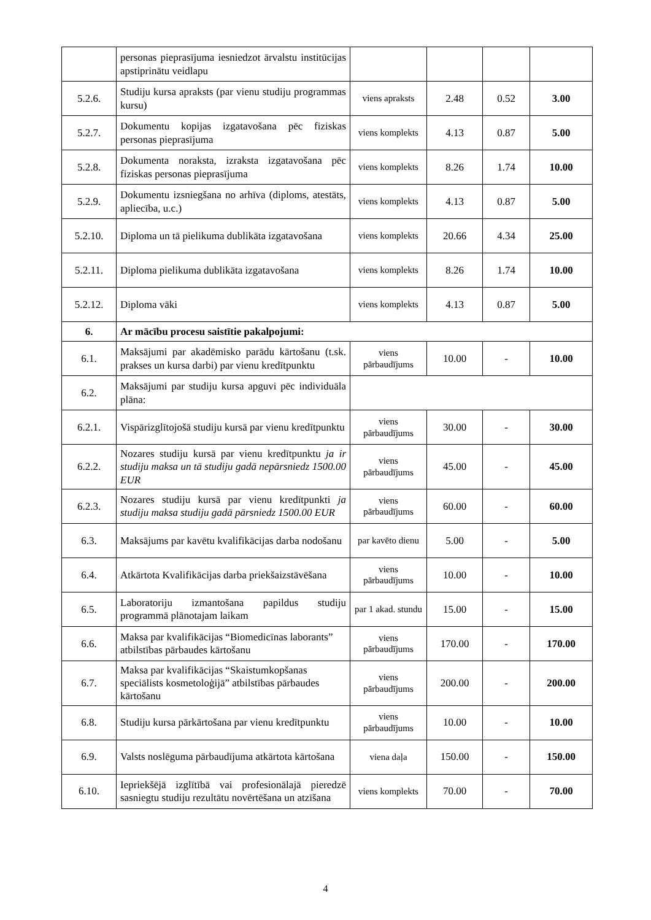| | personas pieprasījuma iesniedzot ārvalstu institūcijas apstiprinātu veidlapu | | | | |
| 5.2.6. | Studiju kursa apraksts (par vienu studiju programmas kursu) | viens apraksts | 2.48 | 0.52 | 3.00 |
| 5.2.7. | Dokumentu kopijas izgatavošana pēc fiziskas personas pieprasījuma | viens komplekts | 4.13 | 0.87 | 5.00 |
| 5.2.8. | Dokumenta noraksta, izraksta izgatavošana pēc fiziskas personas pieprasījuma | viens komplekts | 8.26 | 1.74 | 10.00 |
| 5.2.9. | Dokumentu izsniegšana no arhīva (diploms, atestāts, apliecība, u.c.) | viens komplekts | 4.13 | 0.87 | 5.00 |
| 5.2.10. | Diploma un tā pielikuma dublikāta izgatavošana | viens komplekts | 20.66 | 4.34 | 25.00 |
| 5.2.11. | Diploma pielikuma dublikāta izgatavošana | viens komplekts | 8.26 | 1.74 | 10.00 |
| 5.2.12. | Diploma vāki | viens komplekts | 4.13 | 0.87 | 5.00 |
| 6. | Ar mācību procesu saistītie pakalpojumi: | | | | |
| 6.1. | Maksājumi par akadēmisko parādu kārtošanu (t.sk. prakses un kursa darbi) par vienu kredītpunktu | viens pārbaudījums | 10.00 | - | 10.00 |
| 6.2. | Maksājumi par studiju kursa apguvi pēc individuāla plāna: | | | | |
| 6.2.1. | Vispārizglītojošā studiju kursā par vienu kredītpunktu | viens pārbaudījums | 30.00 | - | 30.00 |
| 6.2.2. | Nozares studiju kursā par vienu kredītpunktu ja ir studiju maksa un tā studiju gadā nepārsniedz 1500.00 EUR | viens pārbaudījums | 45.00 | - | 45.00 |
| 6.2.3. | Nozares studiju kursā par vienu kredītpunkti ja studiju maksa studiju gadā pārsniedz 1500.00 EUR | viens pārbaudījums | 60.00 | - | 60.00 |
| 6.3. | Maksājums par kavētu kvalifikācijas darba nodošanu | par kavēto dienu | 5.00 | - | 5.00 |
| 6.4. | Atkārtota Kvalifikācijas darba priekšaizstāvēšana | viens pārbaudījums | 10.00 | - | 10.00 |
| 6.5. | Laboratoriju izmantošana papildus studiju programmā plānotajam laikam | par 1 akad. stundu | 15.00 | - | 15.00 |
| 6.6. | Maksa par kvalifikācijas “Biomedicīnas laborants” atbilstības pārbaudes kārtošanu | viens pārbaudījums | 170.00 | - | 170.00 |
| 6.7. | Maksa par kvalifikācijas “Skaistumkopšanas speciālists kosmetoloģijā” atbilstības pārbaudes kārtošanu | viens pārbaudījums | 200.00 | - | 200.00 |
| 6.8. | Studiju kursa pārkārtošana par vienu kredītpunktu | viens pārbaudījums | 10.00 | - | 10.00 |
| 6.9. | Valsts noslēguma pārbaudījuma atkārtota kārtošana | viena daļa | 150.00 | - | 150.00 |
| 6.10. | Iepriekšējā izglītībā vai profesionālajā pieredzē sasniegtu studiju rezultātu novērtēšana un atzīšana | viens komplekts | 70.00 | - | 70.00 |
4